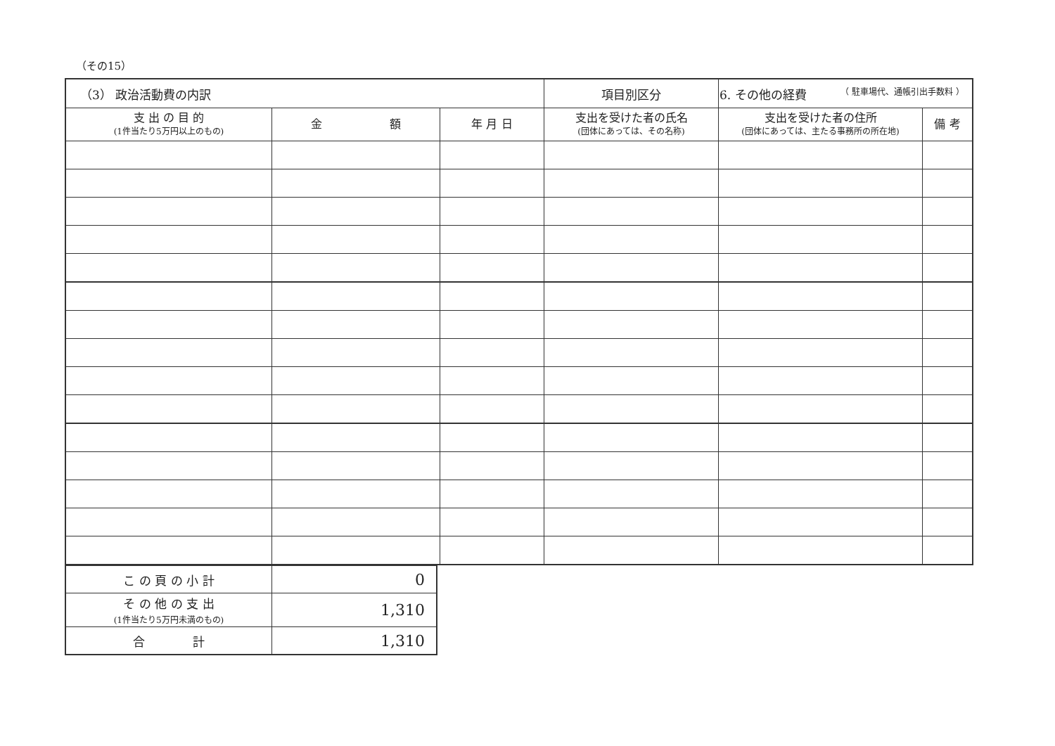（その15）
| （3） 政治活動費の内訳 | | | 項目別区分 | 6. その他の経費 （ 駐車場代、通帳引出手数料 ） | |
| 支 出 の 目 的 (1件当たり5万円以上のもの) | 金 額 | 年 月 日 | 支出を受けた者の氏名 (団体にあっては、その名称) | 支出を受けた者の住所 (団体にあっては、主たる事務所の所在地) | 備 考 |
| こ の 頁 の 小 計 | 0 |
| そ の 他 の 支 出 (1件当たり5万円未満のもの) | 1,310 |
| 合 計 | 1,310 |